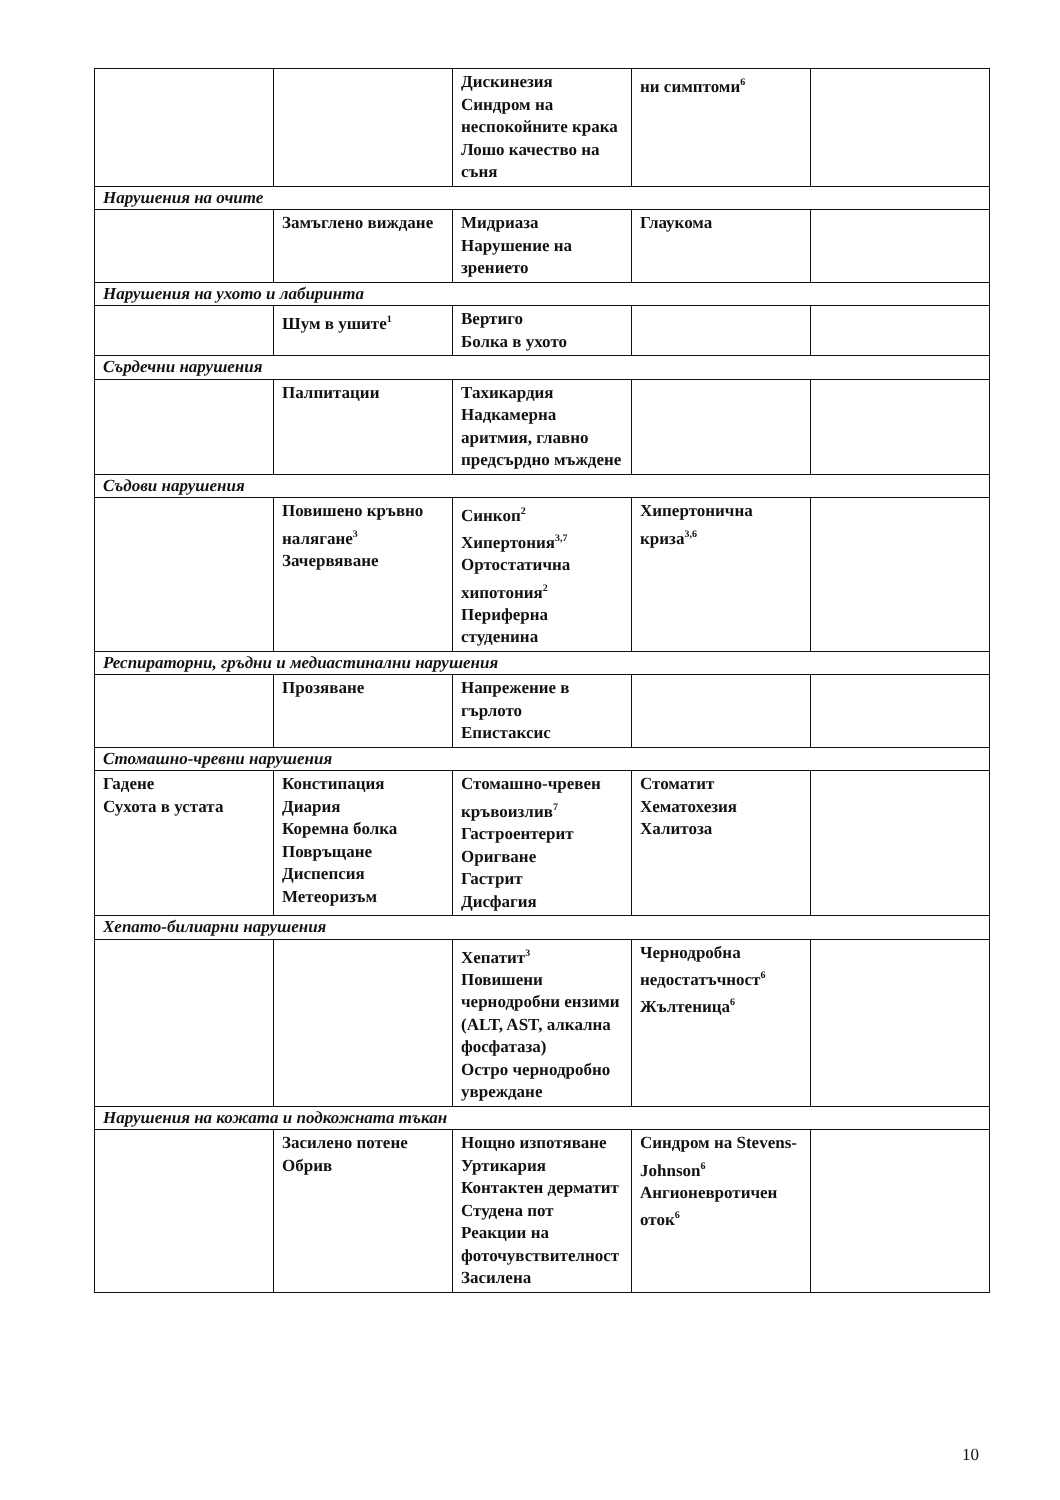| | | Дискинезия Синдром на неспокойните крака Лошо качество на съня | ни симптоми<sup>6</sup> | |
| Нарушения на очите | | | | |
| | Замъглено виждане | Мидриаза Нарушение на зрението | Глаукома | |
| Нарушения на ухото и лабиринта | | | | |
| | Шум в ушите<sup>1</sup> | Вертиго Болка в ухото | | |
| Сърдечни нарушения | | | | |
| | Палпитации | Тахикардия Надкамерна аритмия, главно предсърдно мъждене | | |
| Съдови нарушения | | | | |
| | Повишено кръвно налягане<sup>3</sup> Зачервяване | Синкоп<sup>2</sup> Хипертония<sup>3,7</sup> Ортостатична хипотония<sup>2</sup> Периферна студенина | Хипертонична криза<sup>3,6</sup> | |
| Респираторни, гръдни и медиастинални нарушения | | | | |
| | Прозяване | Напрежение в гърлото Епистаксис | | |
| Стомашно-чревни нарушения | | | | |
| Гадене Сухота в устата | Констипация Диария Коремна болка Повръщане Диспепсия Метеоризъм | Стомашно-чревен кръвоизлив<sup>7</sup> Гастроентерит Оригване Гастрит Дисфагия | Стоматит Хематохезия Халитоза | |
| Хепато-билиарни нарушения | | | | |
| | | Хепатит<sup>3</sup> Повишени чернодробни ензими (ALT, AST, алкална фосфатаза) Остро чернодробно увреждане | Чернодробна недостатъчност<sup>6</sup> Жълтеница<sup>6</sup> | |
| Нарушения на кожата и подкожната тъкан | | | | |
| | Засилено потене Обрив | Нощно изпотяване Уртикария Контактен дерматит Студена пот Реакции на фоточувствителност Засилена | Синдром на Stevens-Johnson<sup>6</sup> Ангионевротичен оток<sup>6</sup> | |
10